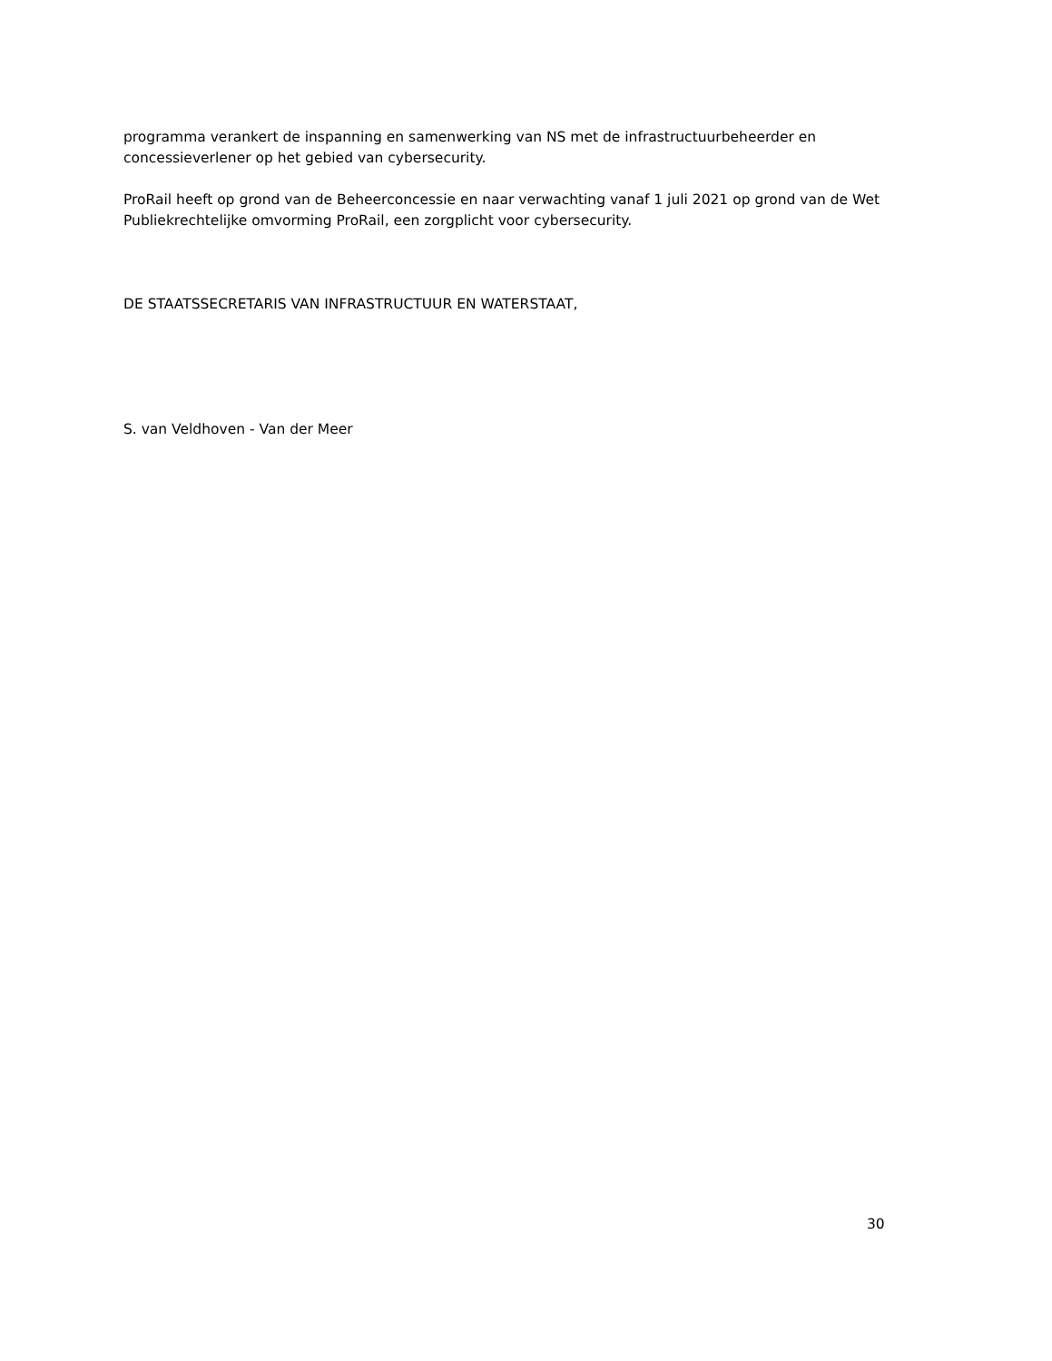programma verankert de inspanning en samenwerking van NS met de infrastructuurbeheerder en concessieverlener op het gebied van cybersecurity.
ProRail heeft op grond van de Beheerconcessie en naar verwachting vanaf 1 juli 2021 op grond van de Wet Publiekrechtelijke omvorming ProRail, een zorgplicht voor cybersecurity.
DE STAATSSECRETARIS VAN INFRASTRUCTUUR EN WATERSTAAT,
S. van Veldhoven - Van der Meer
30